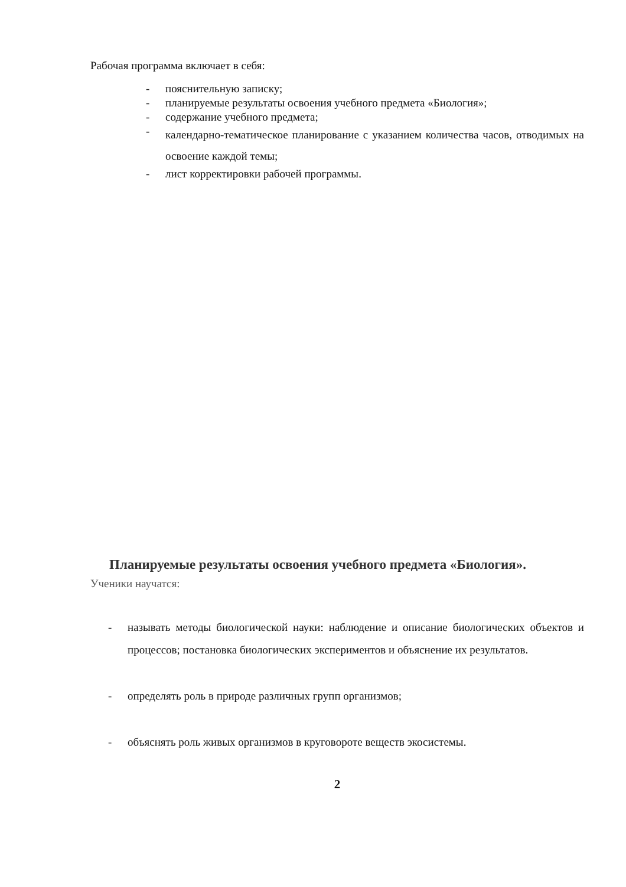Рабочая программа включает в себя:
- пояснительную записку;
- планируемые результаты освоения учебного предмета «Биология»;
- содержание учебного предмета;
- календарно-тематическое планирование с указанием количества часов, отводимых на освоение каждой темы;
- лист корректировки рабочей программы.
Планируемые результаты освоения учебного предмета «Биология».
Ученики научатся:
- называть методы биологической науки: наблюдение и описание биологических объектов и процессов; постановка биологических экспериментов и объяснение их результатов.
- определять роль в природе различных групп организмов;
- объяснять роль живых организмов в круговороте веществ экосистемы.
2